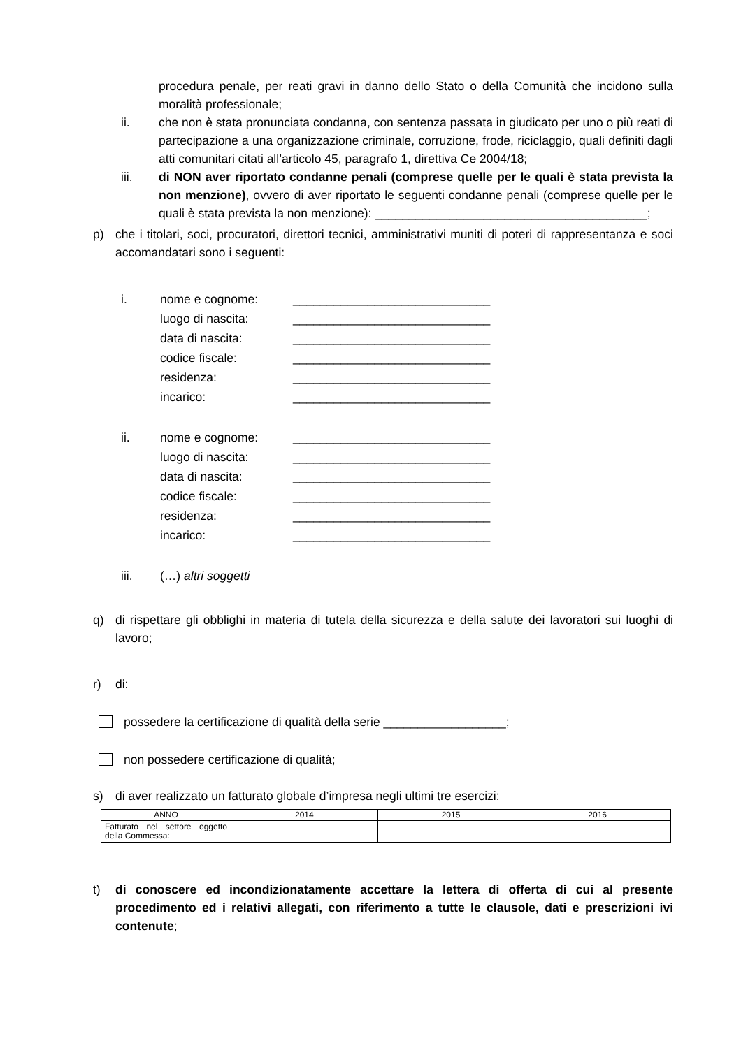procedura penale, per reati gravi in danno dello Stato o della Comunità che incidono sulla moralità professionale;
ii. che non è stata pronunciata condanna, con sentenza passata in giudicato per uno o più reati di partecipazione a una organizzazione criminale, corruzione, frode, riciclaggio, quali definiti dagli atti comunitari citati all’articolo 45, paragrafo 1, direttiva Ce 2004/18;
iii. di NON aver riportato condanne penali (comprese quelle per le quali è stata prevista la non menzione), ovvero di aver riportato le seguenti condanne penali (comprese quelle per le quali è stata prevista la non menzione): ________________________________________;
p) che i titolari, soci, procuratori, direttori tecnici, amministrativi muniti di poteri di rappresentanza e soci accomandatari sono i seguenti:
i. nome e cognome: _____________________________
luogo di nascita: _____________________________
data di nascita: _____________________________
codice fiscale: _____________________________
residenza: _____________________________
incarico: _____________________________
ii. nome e cognome: _____________________________
luogo di nascita: _____________________________
data di nascita: _____________________________
codice fiscale: _____________________________
residenza: _____________________________
incarico: _____________________________
iii. (…) altri soggetti
q) di rispettare gli obblighi in materia di tutela della sicurezza e della salute dei lavoratori sui luoghi di lavoro;
r) di:
possedere la certificazione di qualità della serie __________________;
non possedere certificazione di qualità;
s) di aver realizzato un fatturato globale d’impresa negli ultimi tre esercizi:
| ANNO | 2014 | 2015 | 2016 |
| Fatturato nel settore oggetto della Commessa: | | | |
t) di conoscere ed incondizionatamente accettare la lettera di offerta di cui al presente procedimento ed i relativi allegati, con riferimento a tutte le clausole, dati e prescrizioni ivi contenute;